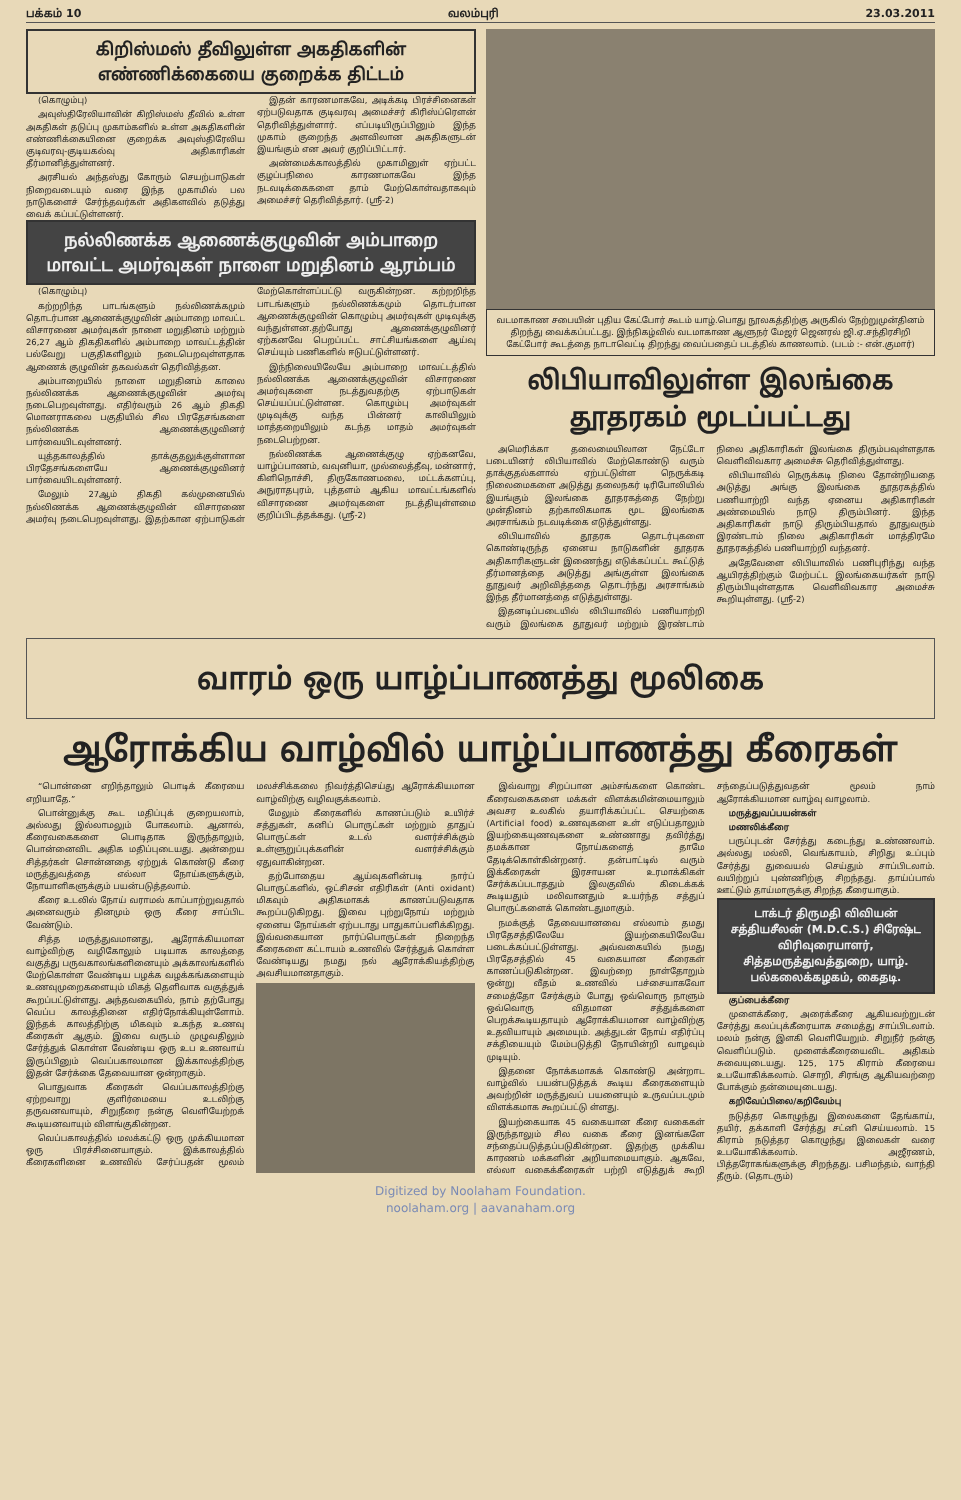பக்கம் 10 வலம்புரி 23.03.2011
கிறிஸ்மஸ் தீவிலுள்ள அகதிகளின் எண்ணிக்கையை குறைக்க திட்டம்
(கொழும்பு)
அவுஸ்திரேலியாவின் கிறிஸ்மஸ் தீவில் உள்ள அகதிகள் தடுப்பு முகாம்களில் உள்ள அகதிகளின் எண்ணிக்கையினை குறைக்க அவுஸ்திரேலிய குடிவரவு-குடியகல்வு அதிகாரிகள் தீர்மானித்துள்ளனர்.
அரசியல் அந்தஸ்து கோரும் செயற்பாடுகள் நிறைவடையும் வரை இந்த முகாமில் பல நாடுகளைச் சேர்ந்தவர்கள் அதிகளவில் தடுத்து வைக் கப்பட்டுள்ளனர்.
இதன் காரணமாகவே, அடிக்கடி பிரச்சினைகள் ஏற்படுவதாக குடிவரவு அமைச்சர் கிரிஸ்ப்ரௌன் தெரிவித்துள்ளார். எப்படியிருப்பினும் இந்த முகாம் குறைந்த அளவிலான அகதிகளுடன் இயங்கும் என அவர் குறிப்பிட்டார்.
அண்மைக்காலத்தில் முகாமினுள் ஏற்பட்ட குழப்பநிலை காரணமாகவே இந்த நடவடிக்கைகளை தாம் மேற்கொள்வதாகவும் அமைச்சர் தெரிவித்தார். (ஸ்ரீ-2)
நல்லிணக்க ஆணைக்குழுவின் அம்பாறை மாவட்ட அமர்வுகள் நாளை மறுதினம் ஆரம்பம்
(கொழும்பு)
கற்றறிந்த பாடங்களும் நல்லிணக்கமும் தொடர்பான ஆணைக்குழுவின் அம்பாறை மாவட்ட விசாரணை அமர்வுகள் நாளை மறுதினம் மற்றும் 26,27 ஆம் திகதிகளில் அம்பாறை மாவட்டத்தின் பல்வேறு பகுதிகளிலும் நடைபெறவுள்ளதாக ஆணைக் குழுவின் தகவல்கள் தெரிவித்தன.
அம்பாறையில் நாளை மறுதினம் காலை நல்லிணக்க ஆணைக்குழுவின் அமர்வு நடைபெறவுள்ளது. எதிர்வரும் 26 ஆம் திகதி மொனராகலை பகுதியில் சில பிரதேசங்களை நல்லிணக்க ஆணைக்குழுவினர் பார்வையிடவுள்ளனர்.
யுத்தகாலத்தில் தாக்குதலுக்குள்ளான பிரதேசங்களையே ஆணைக்குழுவினர் பார்வையிடவுள்ளனர்.
மேலும் 27ஆம் திகதி கல்முனையில் நல்லிணக்க ஆணைக்குழுவின் விசாரணை அமர்வு நடைபெறவுள்ளது. இதற்கான ஏற்பாடுகள் மேற்கொள்ளப்பட்டு வருகின்றன. கற்றறிந்த பாடங்களும் நல்லிணக்கமும் தொடர்பான ஆணைக்குழுவின் கொழும்பு அமர்வுகள் முடிவுக்கு வந்துள்ளன.தற்போது ஆணைக்குழுவினர் ஏற்கனவே பெறப்பட்ட சாட்சியங்களை ஆய்வு செய்யும் பணிகளில் ஈடுபட்டுள்ளனர்.
இந்நிலையிலேயே அம்பாறை மாவட்டத்தில் நல்லிணக்க ஆணைக்குழுவின் விசாரணை அமர்வுகளை நடத்துவதற்கு ஏற்பாடுகள் செய்யப்பட்டுள்ளன. கொழும்பு அமர்வுகள் முடிவுக்கு வந்த பின்னர் காலியிலும் மாத்தறையிலும் கடந்த மாதம் அமர்வுகள் நடைபெற்றன.
நல்லிணக்க ஆணைக்குழு ஏற்கனவே, யாழ்ப்பாணம், வவுனியா, முல்லைத்தீவு, மன்னார், கிளிநொச்சி, திருகோணமலை, மட்டக்களப்பு, அநுராதபுரம், புத்தளம் ஆகிய மாவட்டங்களில் விசாரணை அமர்வுகளை நடத்தியுள்ளமை குறிப்பிடத்தக்கது. (ஸ்ரீ-2)
வடமாகாண சபையின் புதிய கேட்போர் கூடம் யாழ்.பொது நூலகத்திற்கு அருகில் நேற்றுமுன்தினம் திறந்து வைக்கப்பட்டது. இந்நிகழ்வில் வடமாகாண ஆளுநர் மேஜர் ஜெனரல் ஜி.ஏ.சந்திரசிறி கேட்போர் கூடத்தை நாடாவெட்டி திறந்து வைப்பதைப் படத்தில் காணலாம். (படம் :- என்.குமார்)
லிபியாவிலுள்ள இலங்கை தூதரகம் மூடப்பட்டது
அமெரிக்கா தலைமையிலான நேட்டோ படையினர் லிபியாவில் மேற்கொண்டு வரும் தாக்குதல்களால் ஏற்பட்டுள்ள நெருக்கடி நிலைமைகளை அடுத்து தலைநகர் டிரிபோலியில் இயங்கும் இலங்கை தூதரகத்தை நேற்று முன்தினம் தற்காலிகமாக மூட இலங்கை அரசாங்கம் நடவடிக்கை எடுத்துள்ளது.
லிபியாவில் தூதரக தொடர்புகளை கொண்டிருந்த ஏனைய நாடுகளின் தூதரக அதிகாரிகளுடன் இணைந்து எடுக்கப்பட்ட கூட்டுத் தீர்மானத்தை அடுத்து அங்குள்ள இலங்கை தூதுவர் அறிவித்ததை தொடர்ந்து அரசாங்கம் இந்த தீர்மானத்தை எடுத்துள்ளது.
இதனடிப்படையில் லிபியாவில் பணியாற்றி வரும் இலங்கை தூதுவர் மற்றும் இரண்டாம் நிலை அதிகாரிகள் இலங்கை திரும்பவுள்ளதாக வெளிவிவகார அமைச்சு தெரிவித்துள்ளது.
லிபியாவில் நெருக்கடி நிலை தோன்றியதை அடுத்து அங்கு இலங்கை தூதரகத்தில் பணியாற்றி வந்த ஏனைய அதிகாரிகள் அண்மையில் நாடு திரும்பினர். இந்த அதிகாரிகள் நாடு திரும்பியதால் தூதுவரும் இரண்டாம் நிலை அதிகாரிகள் மாத்திரமே தூதரகத்தில் பணியாற்றி வந்தனர்.
அதேவேளை லிபியாவில் பணிபுரிந்து வந்த ஆயிரத்திற்கும் மேற்பட்ட இலங்கையர்கள் நாடு திரும்பியுள்ளதாக வெளிவிவகார அமைச்சு கூறியுள்ளது. (ஸ்ரீ-2)
வாரம் ஒரு யாழ்ப்பாணத்து மூலிகை
ஆரோக்கிய வாழ்வில் யாழ்ப்பாணத்து கீரைகள்
“பொன்னை எறிந்தாலும் பொடிக் கீரையை எறியாதே.”
பொன்னுக்கு கூட மதிப்புக் குறையலாம், அல்லது இல்லாமலும் போகலாம். ஆனால், கீரைவகைகளை பொடிதாக இருந்தாலும், பொன்னைவிட அதிக மதிப்புடையது. அன்றைய சித்தர்கள் சொன்னதை ஏற்றுக் கொண்டு கீரை மருத்துவத்தை எல்லா நோய்களுக்கும், நோயாளிகளுக்கும் பயன்படுத்தலாம்.
கீரை உடலில் நோய் வராமல் காப்பாற்றுவதால் அனைவரும் தினமும் ஒரு கீரை சாப்பிட வேண்டும்.
சித்த மருத்துவமானது, ஆரோக்கியமான வாழ்விற்கு வழிகோலும் படியாக காலத்தை வகுத்து பருவகாலங்களினையும் அக்காலங்களில் மேற்கொள்ள வேண்டிய பழக்க வழக்கங்களையும் உணவுமுறைகளையும் மிகத் தெளிவாக வகுத்துக் கூறப்பட்டுள்ளது. அந்தவகையில், நாம் தற்போது வெப்ப காலத்தினை எதிர்நோக்கியுள்ளோம். இந்தக் காலத்திற்கு மிகவும் உகந்த உணவு கீரைகள் ஆகும். இவை வருடம் முழுவதிலும் சேர்த்துக் கொள்ள வேண்டிய ஒரு உப உணவாய் இருப்பினும் வெப்பகாலமான இக்காலத்திற்கு இதன் சேர்க்கை தேவையான ஒன்றாகும்.
பொதுவாக கீரைகள் வெப்பகாலத்திற்கு ஏற்றவாறு குளிர்மையை உடலிற்கு தருவனவாயும், சிறுநீரை நன்கு வெளியேற்றக் கூடியனவாயும் விளங்குகின்றன.
வெப்பகாலத்தில் மலக்கட்டு ஒரு முக்கியமான ஒரு பிரச்சினையாகும். இக்காலத்தில் கீரைகளினை உணவில் சேர்ப்பதன் மூலம் மலச்சிக்கலை நிவர்த்திசெய்து ஆரோக்கியமான வாழ்விற்கு வழிவகுக்கலாம்.
மேலும் கீரைகளில் காணப்படும் உயிர்ச் சத்துகள், கனிப் பொருட்கள் மற்றும் தாதுப் பொருட்கள் உடல் வளர்ச்சிக்கும் உள்ளுறுப்புக்களின் வளர்ச்சிக்கும் ஏதுவாகின்றன.
தற்போதைய ஆய்வுகளின்படி நார்ப் பொருட்களில், ஒட்சிசன் எதிரிகள் (Anti oxidant) மிகவும் அதிகமாகக் காணப்படுவதாக கூறப்படுகிறது. இவை புற்றுநோய் மற்றும் ஏனைய நோய்கள் ஏற்படாது பாதுகாப்பளிக்கிறது. இவ்வகையான நார்ப்பொருட்கள் நிறைந்த கீரைகளை கட்டாயம் உணவில் சேர்த்துக் கொள்ள வேண்டியது நமது நல் ஆரோக்கியத்திற்கு அவசியமானதாகும்.
இவ்வாறு சிறப்பான அம்சங்களை கொண்ட கீரைவகைகளை மக்கள் விளக்கமின்மையாலும் அவசர உலகில் தயாரிக்கப்பட்ட செயற்கை (Artificial food) உணவுகளை உள் எடுப்பதாலும் இயற்கையுணவுகளை உண்ணாது தவிர்த்து தமக்கான நோய்களைத் தாமே தேடிக்கொள்கின்றனர். தன்பாட்டில் வரும் இக்கீரைகள் இரசாயன உரமாக்கிகள் சேர்க்கப்படாததும் இலகுவில் கிடைக்கக் கூடியதும் மலிவானதும் உயர்ந்த சத்துப் பொருட்களைக் கொண்டதுமாகும்.
நமக்குத் தேவையானவை எல்லாம் தமது பிரதேசத்திலேயே இயற்கையிலேயே படைக்கப்பட்டுள்ளது. அவ்வகையில் நமது பிரதேசத்தில் 45 வகையான கீரைகள் காணப்படுகின்றன. இவற்றை நாள்தோறும் ஒன்று வீதம் உணவில் பச்சையாகவோ சமைத்தோ சேர்க்கும் போது ஒவ்வொரு நாளும் ஒவ்வொரு விதமான சத்துக்களை பெறக்கூடியதாயும் ஆரோக்கியமான வாழ்விற்கு உதவியாயும் அமையும். அத்துடன் நோய் எதிர்ப்பு சக்தியையும் மேம்படுத்தி நோயின்றி வாழவும் முடியும்.
இதனை நோக்கமாகக் கொண்டு அன்றாட வாழ்வில் பயன்படுத்தக் கூடிய கீரைகளையும் அவற்றின் மருத்துவப் பயனையும் உருவப்படமும் விளக்கமாக கூறப்பட்டு ள்ளது.
இயற்கையாக 45 வகையான கீரை வகைகள் இருந்தாலும் சில வகை கீரை இனங்களே சந்தைப்படுத்தப்படுகின்றன. இதற்கு முக்கிய காரணம் மக்களின் அறியாமையாகும். ஆகவே, எல்லா வகைக்கீரைகள் பற்றி எடுத்துக் கூறி சந்தைப்படுத்துவதன் மூலம் நாம் ஆரோக்கியமான வாழ்வு வாழலாம்.
மருத்துவப்பயன்கள்
மணலிக்கீரை
பருப்புடன் சேர்த்து கடைந்து உண்ணலாம். அல்லது மல்லி, வெங்காயம், சிறிது உப்பும் சேர்த்து துவையல் செய்தும் சாப்பிடலாம். வயிற்றுப் புண்ணிற்கு சிறந்தது. தாய்ப்பால் ஊட்டும் தாய்மாருக்கு சிறந்த கீரையாகும்.
டாக்டர் திருமதி விவியன் சத்தியசீலன் (M.D.C.S.) சிரேஷ்ட விரிவுரையாளர், சித்தமருத்துவத்துறை, யாழ். பல்கலைக்கழகம், கைதடி.
குப்பைக்கீரை
முளைக்கீரை, அரைக்கீரை ஆகியவற்றுடன் சேர்த்து கலப்புக்கீரையாக சமைத்து சாப்பிடலாம். மலம் நன்கு இளகி வெளியேறும். சிறுநீர் நன்கு வெளிப்படும். முளைக்கீரையைவிட அதிகம் சுவையுடையது. 125, 175 கிராம் கீரையை உபயோகிக்கலாம். சொறி, சிரங்கு ஆகியவற்றை போக்கும் தன்மையுடையது.
கறிவேப்பிலை/கறிவேம்பு
நடுத்தர கொழுந்து இலைகளை தேங்காய், தயிர், தக்காளி சேர்த்து சட்னி செய்யலாம். 15 கிராம் நடுத்தர கொழுந்து இலைகள் வரை உபயோகிக்கலாம். அஜீரணம், பித்தரோகங்களுக்கு சிறந்தது. பசிமந்தம், வாந்தி தீரும். (தொடரும்)
Digitized by Noolaham Foundation.
noolaham.org | aavanaham.org